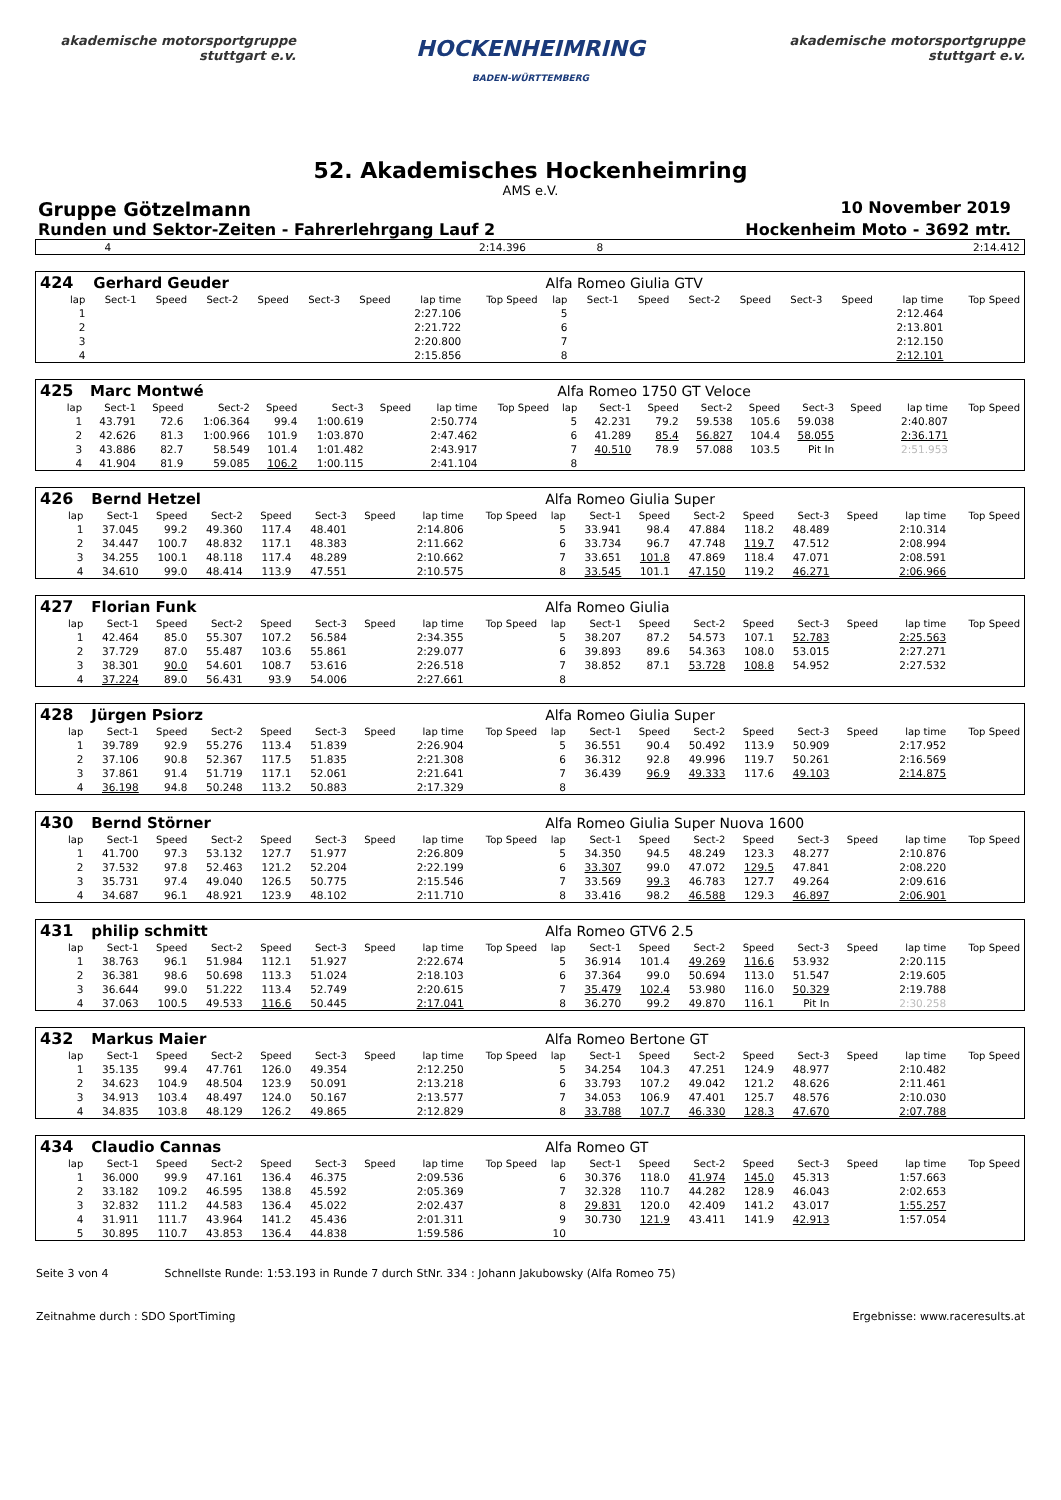akademische motorsportgruppe stuttgart e.v.
HOCKENHEIMRING
BADEN-WÜRTTEMBERG
akademische motorsportgruppe stuttgart e.v.
52. Akademisches Hockenheimring
AMS e.V.
Gruppe Götzelmann 10 November 2019
Runden und Sektor-Zeiten - Fahrerlehrgang Lauf 2 Hockenheim Moto - 3692 mtr.
| 4 | | | | 2:14.396 | 8 | | | | 2:14.412 |
| 424 | Gerhard Geuder | | | | | | | | Alfa Romeo Giulia GTV | | | | | | | | |
| lap | Sect-1 | Speed | Sect-2 | Speed | Sect-3 | Speed | lap time | Top Speed | lap | Sect-1 | Speed | Sect-2 | Speed | Sect-3 | Speed | lap time | Top Speed |
| 1 | | | | | | | 2:27.106 | | 5 | | | | | | | 2:12.464 | |
| 2 | | | | | | | 2:21.722 | | 6 | | | | | | | 2:13.801 | |
| 3 | | | | | | | 2:20.800 | | 7 | | | | | | | 2:12.150 | |
| 4 | | | | | | | 2:15.856 | | 8 | | | | | | | 2:12.101 | |
| 425 | Marc Montwé | | | | | | | | Alfa Romeo 1750 GT Veloce | | | | | | | | |
| lap | Sect-1 | Speed | Sect-2 | Speed | Sect-3 | Speed | lap time | Top Speed | lap | Sect-1 | Speed | Sect-2 | Speed | Sect-3 | Speed | lap time | Top Speed |
| 1 | 43.791 | 72.6 | 1:06.364 | 99.4 | 1:00.619 | | 2:50.774 | | 5 | 42.231 | 79.2 | 59.538 | 105.6 | 59.038 | | 2:40.807 | |
| 2 | 42.626 | 81.3 | 1:00.966 | 101.9 | 1:03.870 | | 2:47.462 | | 6 | 41.289 | 85.4 | 56.827 | 104.4 | 58.055 | | 2:36.171 | |
| 3 | 43.886 | 82.7 | 58.549 | 101.4 | 1:01.482 | | 2:43.917 | | 7 | 40.510 | 78.9 | 57.088 | 103.5 | Pit In | | 2:51.953 | |
| 4 | 41.904 | 81.9 | 59.085 | 106.2 | 1:00.115 | | 2:41.104 | | 8 | | | | | | | | |
| 426 | Bernd Hetzel | | | | | | | | Alfa Romeo Giulia Super | | | | | | | | |
| lap | Sect-1 | Speed | Sect-2 | Speed | Sect-3 | Speed | lap time | Top Speed | lap | Sect-1 | Speed | Sect-2 | Speed | Sect-3 | Speed | lap time | Top Speed |
| 1 | 37.045 | 99.2 | 49.360 | 117.4 | 48.401 | | 2:14.806 | | 5 | 33.941 | 98.4 | 47.884 | 118.2 | 48.489 | | 2:10.314 | |
| 2 | 34.447 | 100.7 | 48.832 | 117.1 | 48.383 | | 2:11.662 | | 6 | 33.734 | 96.7 | 47.748 | 119.7 | 47.512 | | 2:08.994 | |
| 3 | 34.255 | 100.1 | 48.118 | 117.4 | 48.289 | | 2:10.662 | | 7 | 33.651 | 101.8 | 47.869 | 118.4 | 47.071 | | 2:08.591 | |
| 4 | 34.610 | 99.0 | 48.414 | 113.9 | 47.551 | | 2:10.575 | | 8 | 33.545 | 101.1 | 47.150 | 119.2 | 46.271 | | 2:06.966 | |
| 427 | Florian Funk | | | | | | | | Alfa Romeo Giulia | | | | | | | | |
| lap | Sect-1 | Speed | Sect-2 | Speed | Sect-3 | Speed | lap time | Top Speed | lap | Sect-1 | Speed | Sect-2 | Speed | Sect-3 | Speed | lap time | Top Speed |
| 1 | 42.464 | 85.0 | 55.307 | 107.2 | 56.584 | | 2:34.355 | | 5 | 38.207 | 87.2 | 54.573 | 107.1 | 52.783 | | 2:25.563 | |
| 2 | 37.729 | 87.0 | 55.487 | 103.6 | 55.861 | | 2:29.077 | | 6 | 39.893 | 89.6 | 54.363 | 108.0 | 53.015 | | 2:27.271 | |
| 3 | 38.301 | 90.0 | 54.601 | 108.7 | 53.616 | | 2:26.518 | | 7 | 38.852 | 87.1 | 53.728 | 108.8 | 54.952 | | 2:27.532 | |
| 4 | 37.224 | 89.0 | 56.431 | 93.9 | 54.006 | | 2:27.661 | | 8 | | | | | | | | |
| 428 | Jürgen Psiorz | | | | | | | | Alfa Romeo Giulia Super | | | | | | | | |
| lap | Sect-1 | Speed | Sect-2 | Speed | Sect-3 | Speed | lap time | Top Speed | lap | Sect-1 | Speed | Sect-2 | Speed | Sect-3 | Speed | lap time | Top Speed |
| 1 | 39.789 | 92.9 | 55.276 | 113.4 | 51.839 | | 2:26.904 | | 5 | 36.551 | 90.4 | 50.492 | 113.9 | 50.909 | | 2:17.952 | |
| 2 | 37.106 | 90.8 | 52.367 | 117.5 | 51.835 | | 2:21.308 | | 6 | 36.312 | 92.8 | 49.996 | 119.7 | 50.261 | | 2:16.569 | |
| 3 | 37.861 | 91.4 | 51.719 | 117.1 | 52.061 | | 2:21.641 | | 7 | 36.439 | 96.9 | 49.333 | 117.6 | 49.103 | | 2:14.875 | |
| 4 | 36.198 | 94.8 | 50.248 | 113.2 | 50.883 | | 2:17.329 | | 8 | | | | | | | | |
| 430 | Bernd Störner | | | | | | | | Alfa Romeo Giulia Super Nuova 1600 | | | | | | | | |
| lap | Sect-1 | Speed | Sect-2 | Speed | Sect-3 | Speed | lap time | Top Speed | lap | Sect-1 | Speed | Sect-2 | Speed | Sect-3 | Speed | lap time | Top Speed |
| 1 | 41.700 | 97.3 | 53.132 | 127.7 | 51.977 | | 2:26.809 | | 5 | 34.350 | 94.5 | 48.249 | 123.3 | 48.277 | | 2:10.876 | |
| 2 | 37.532 | 97.8 | 52.463 | 121.2 | 52.204 | | 2:22.199 | | 6 | 33.307 | 99.0 | 47.072 | 129.5 | 47.841 | | 2:08.220 | |
| 3 | 35.731 | 97.4 | 49.040 | 126.5 | 50.775 | | 2:15.546 | | 7 | 33.569 | 99.3 | 46.783 | 127.7 | 49.264 | | 2:09.616 | |
| 4 | 34.687 | 96.1 | 48.921 | 123.9 | 48.102 | | 2:11.710 | | 8 | 33.416 | 98.2 | 46.588 | 129.3 | 46.897 | | 2:06.901 | |
| 431 | philip schmitt | | | | | | | | Alfa Romeo GTV6 2.5 | | | | | | | | |
| lap | Sect-1 | Speed | Sect-2 | Speed | Sect-3 | Speed | lap time | Top Speed | lap | Sect-1 | Speed | Sect-2 | Speed | Sect-3 | Speed | lap time | Top Speed |
| 1 | 38.763 | 96.1 | 51.984 | 112.1 | 51.927 | | 2:22.674 | | 5 | 36.914 | 101.4 | 49.269 | 116.6 | 53.932 | | 2:20.115 | |
| 2 | 36.381 | 98.6 | 50.698 | 113.3 | 51.024 | | 2:18.103 | | 6 | 37.364 | 99.0 | 50.694 | 113.0 | 51.547 | | 2:19.605 | |
| 3 | 36.644 | 99.0 | 51.222 | 113.4 | 52.749 | | 2:20.615 | | 7 | 35.479 | 102.4 | 53.980 | 116.0 | 50.329 | | 2:19.788 | |
| 4 | 37.063 | 100.5 | 49.533 | 116.6 | 50.445 | | 2:17.041 | | 8 | 36.270 | 99.2 | 49.870 | 116.1 | Pit In | | 2:30.258 | |
| 432 | Markus Maier | | | | | | | | Alfa Romeo Bertone GT | | | | | | | | |
| lap | Sect-1 | Speed | Sect-2 | Speed | Sect-3 | Speed | lap time | Top Speed | lap | Sect-1 | Speed | Sect-2 | Speed | Sect-3 | Speed | lap time | Top Speed |
| 1 | 35.135 | 99.4 | 47.761 | 126.0 | 49.354 | | 2:12.250 | | 5 | 34.254 | 104.3 | 47.251 | 124.9 | 48.977 | | 2:10.482 | |
| 2 | 34.623 | 104.9 | 48.504 | 123.9 | 50.091 | | 2:13.218 | | 6 | 33.793 | 107.2 | 49.042 | 121.2 | 48.626 | | 2:11.461 | |
| 3 | 34.913 | 103.4 | 48.497 | 124.0 | 50.167 | | 2:13.577 | | 7 | 34.053 | 106.9 | 47.401 | 125.7 | 48.576 | | 2:10.030 | |
| 4 | 34.835 | 103.8 | 48.129 | 126.2 | 49.865 | | 2:12.829 | | 8 | 33.788 | 107.7 | 46.330 | 128.3 | 47.670 | | 2:07.788 | |
| 434 | Claudio Cannas | | | | | | | | Alfa Romeo GT | | | | | | | | |
| lap | Sect-1 | Speed | Sect-2 | Speed | Sect-3 | Speed | lap time | Top Speed | lap | Sect-1 | Speed | Sect-2 | Speed | Sect-3 | Speed | lap time | Top Speed |
| 1 | 36.000 | 99.9 | 47.161 | 136.4 | 46.375 | | 2:09.536 | | 6 | 30.376 | 118.0 | 41.974 | 145.0 | 45.313 | | 1:57.663 | |
| 2 | 33.182 | 109.2 | 46.595 | 138.8 | 45.592 | | 2:05.369 | | 7 | 32.328 | 110.7 | 44.282 | 128.9 | 46.043 | | 2:02.653 | |
| 3 | 32.832 | 111.2 | 44.583 | 136.4 | 45.022 | | 2:02.437 | | 8 | 29.831 | 120.0 | 42.409 | 141.2 | 43.017 | | 1:55.257 | |
| 4 | 31.911 | 111.7 | 43.964 | 141.2 | 45.436 | | 2:01.311 | | 9 | 30.730 | 121.9 | 43.411 | 141.9 | 42.913 | | 1:57.054 | |
| 5 | 30.895 | 110.7 | 43.853 | 136.4 | 44.838 | | 1:59.586 | | 10 | | | | | | | | |
Seite 3 von 4 Schnellste Runde: 1:53.193 in Runde 7 durch StNr. 334 : Johann Jakubowsky (Alfa Romeo 75)
Zeitnahme durch : SDO SportTiming Ergebnisse: www.raceresults.at